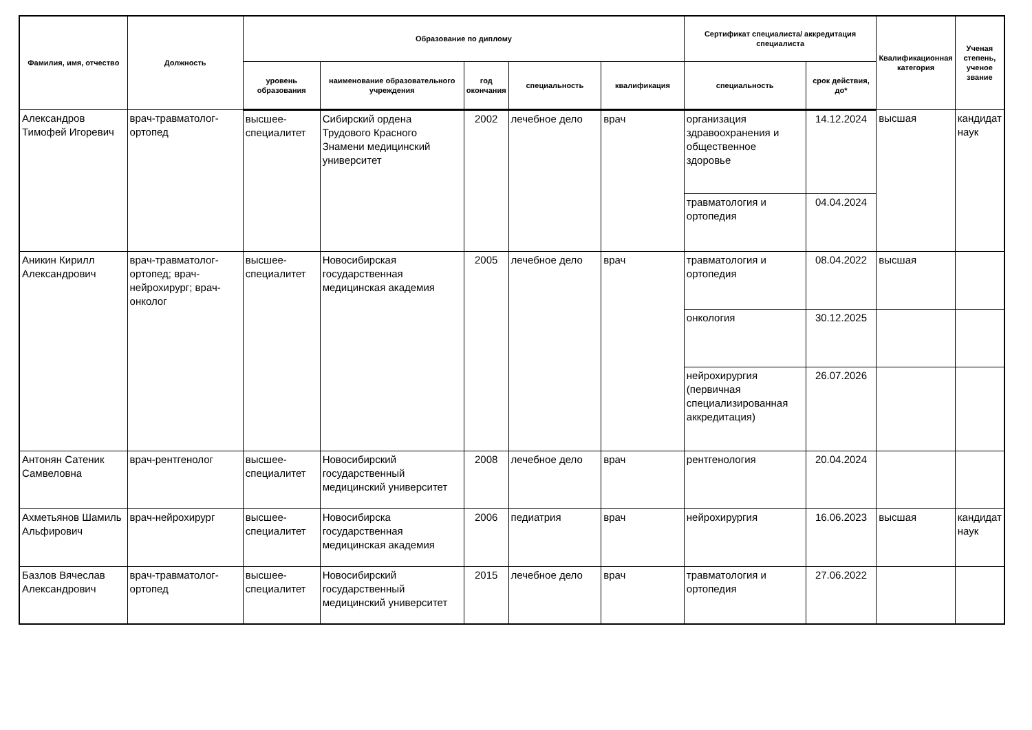| Фамилия, имя, отчество | Должность | Образование по диплому | | | | | Сертификат специалиста/ аккредитация специалиста | | Квалификационная категория | Ученая степень, ученое звание |
| --- | --- | --- | --- | --- | --- | --- | --- | --- | --- | --- |
| | | уровень образования | наименование образовательного учреждения | год окончания | специальность | квалификация | специальность | срок действия, до* | | |
| Александров Тимофей Игоревич | врач-травматолог-ортопед | высшее-специалитет | Сибирский ордена Трудового Красного Знамени медицинский университет | 2002 | лечебное дело | врач | организация здравоохранения и общественное здоровье | 14.12.2024 | высшая | кандидат наук |
| | | | | | | | травматология и ортопедия | 04.04.2024 | | |
| Аникин Кирилл Александрович | врач-травматолог-ортопед; врач-нейрохирург; врач-онколог | высшее-специалитет | Новосибирская государственная медицинская академия | 2005 | лечебное дело | врач | травматология и ортопедия | 08.04.2022 | высшая | |
| | | | | | | | онкология | 30.12.2025 | | |
| | | | | | | | нейрохирургия (первичная специализированная аккредитация) | 26.07.2026 | | |
| Антонян Сатеник Самвеловна | врач-рентгенолог | высшее-специалитет | Новосибирский государственный медицинский университет | 2008 | лечебное дело | врач | рентгенология | 20.04.2024 | | |
| Ахметьянов Шамиль Альфирович | врач-нейрохирург | высшее-специалитет | Новосибирска государственная медицинская академия | 2006 | педиатрия | врач | нейрохирургия | 16.06.2023 | высшая | кандидат наук |
| Базлов Вячеслав Александрович | врач-травматолог-ортопед | высшее-специалитет | Новосибирский государственный медицинский университет | 2015 | лечебное дело | врач | травматология и ортопедия | 27.06.2022 | | |